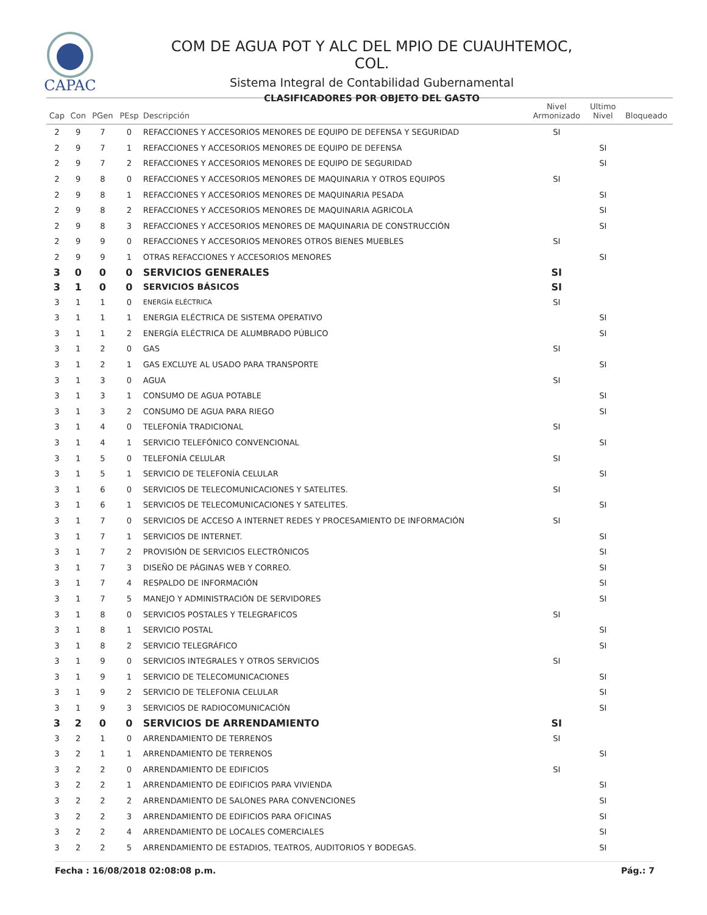CAPAC
COM DE AGUA POT Y ALC DEL MPIO DE CUAUHTEMOC, COL.
Sistema Integral de Contabilidad Gubernamental
CLASIFICADORES POR OBJETO DEL GASTO
| Cap | Con | PGen | PEsp | Descripción | Nivel Armonizado | Ultimo Nivel | Bloqueado |
| --- | --- | --- | --- | --- | --- | --- | --- |
| 2 | 9 | 7 | 0 | REFACCIONES Y ACCESORIOS MENORES DE EQUIPO DE DEFENSA Y SEGURIDAD | SI | | |
| 2 | 9 | 7 | 1 | REFACCIONES Y ACCESORIOS MENORES DE EQUIPO DE DEFENSA | | SI | |
| 2 | 9 | 7 | 2 | REFACCIONES Y ACCESORIOS MENORES DE EQUIPO DE SEGURIDAD | | SI | |
| 2 | 9 | 8 | 0 | REFACCIONES Y ACCESORIOS MENORES DE MAQUINARIA Y OTROS EQUIPOS | SI | | |
| 2 | 9 | 8 | 1 | REFACCIONES Y ACCESORIOS MENORES DE MAQUINARIA PESADA | | SI | |
| 2 | 9 | 8 | 2 | REFACCIONES Y ACCESORIOS MENORES DE MAQUINARIA AGRICOLA | | SI | |
| 2 | 9 | 8 | 3 | REFACCIONES Y ACCESORIOS MENORES DE MAQUINARIA DE CONSTRUCCIÓN | | SI | |
| 2 | 9 | 9 | 0 | REFACCIONES Y ACCESORIOS MENORES OTROS BIENES MUEBLES | SI | | |
| 2 | 9 | 9 | 1 | OTRAS REFACCIONES Y ACCESORIOS MENORES | | SI | |
| 3 | 0 | 0 | 0 | SERVICIOS GENERALES | SI | | |
| 3 | 1 | 0 | 0 | SERVICIOS BÁSICOS | SI | | |
| 3 | 1 | 1 | 0 | ENERGÍA ELÉCTRICA | SI | | |
| 3 | 1 | 1 | 1 | ENERGIA ELÉCTRICA DE SISTEMA OPERATIVO | | SI | |
| 3 | 1 | 1 | 2 | ENERGÍA ELÉCTRICA DE ALUMBRADO PÚBLICO | | SI | |
| 3 | 1 | 2 | 0 | GAS | SI | | |
| 3 | 1 | 2 | 1 | GAS EXCLUYE AL USADO PARA TRANSPORTE | | SI | |
| 3 | 1 | 3 | 0 | AGUA | SI | | |
| 3 | 1 | 3 | 1 | CONSUMO DE AGUA POTABLE | | SI | |
| 3 | 1 | 3 | 2 | CONSUMO DE AGUA PARA RIEGO | | SI | |
| 3 | 1 | 4 | 0 | TELEFONÍA TRADICIONAL | SI | | |
| 3 | 1 | 4 | 1 | SERVICIO TELEFÓNICO CONVENCIONAL | | SI | |
| 3 | 1 | 5 | 0 | TELEFONÍA CELULAR | SI | | |
| 3 | 1 | 5 | 1 | SERVICIO DE TELEFONÍA CELULAR | | SI | |
| 3 | 1 | 6 | 0 | SERVICIOS DE TELECOMUNICACIONES Y SATELITES. | SI | | |
| 3 | 1 | 6 | 1 | SERVICIOS DE TELECOMUNICACIONES Y SATELITES. | | SI | |
| 3 | 1 | 7 | 0 | SERVICIOS DE ACCESO A INTERNET REDES Y PROCESAMIENTO DE INFORMACIÓN | SI | | |
| 3 | 1 | 7 | 1 | SERVICIOS DE INTERNET. | | SI | |
| 3 | 1 | 7 | 2 | PROVISIÓN DE SERVICIOS ELECTRÓNICOS | | SI | |
| 3 | 1 | 7 | 3 | DISEÑO DE PÁGINAS WEB Y CORREO. | | SI | |
| 3 | 1 | 7 | 4 | RESPALDO DE INFORMACIÓN | | SI | |
| 3 | 1 | 7 | 5 | MANEJO Y ADMINISTRACIÓN DE SERVIDORES | | SI | |
| 3 | 1 | 8 | 0 | SERVICIOS POSTALES Y TELEGRAFICOS | SI | | |
| 3 | 1 | 8 | 1 | SERVICIO POSTAL | | SI | |
| 3 | 1 | 8 | 2 | SERVICIO TELEGRÁFICO | | SI | |
| 3 | 1 | 9 | 0 | SERVICIOS INTEGRALES Y OTROS SERVICIOS | SI | | |
| 3 | 1 | 9 | 1 | SERVICIO DE TELECOMUNICACIONES | | SI | |
| 3 | 1 | 9 | 2 | SERVICIO DE TELEFONIA CELULAR | | SI | |
| 3 | 1 | 9 | 3 | SERVICIOS DE RADIOCOMUNICACIÓN | | SI | |
| 3 | 2 | 0 | 0 | SERVICIOS DE ARRENDAMIENTO | SI | | |
| 3 | 2 | 1 | 0 | ARRENDAMIENTO DE TERRENOS | SI | | |
| 3 | 2 | 1 | 1 | ARRENDAMIENTO DE TERRENOS | | SI | |
| 3 | 2 | 2 | 0 | ARRENDAMIENTO DE EDIFICIOS | SI | | |
| 3 | 2 | 2 | 1 | ARRENDAMIENTO DE EDIFICIOS PARA VIVIENDA | | SI | |
| 3 | 2 | 2 | 2 | ARRENDAMIENTO DE SALONES PARA CONVENCIONES | | SI | |
| 3 | 2 | 2 | 3 | ARRENDAMIENTO DE EDIFICIOS PARA OFICINAS | | SI | |
| 3 | 2 | 2 | 4 | ARRENDAMIENTO DE LOCALES COMERCIALES | | SI | |
| 3 | 2 | 2 | 5 | ARRENDAMIENTO DE ESTADIOS, TEATROS, AUDITORIOS Y BODEGAS. | | SI | |
Fecha : 16/08/2018 02:08:08 p.m. Pág.: 7